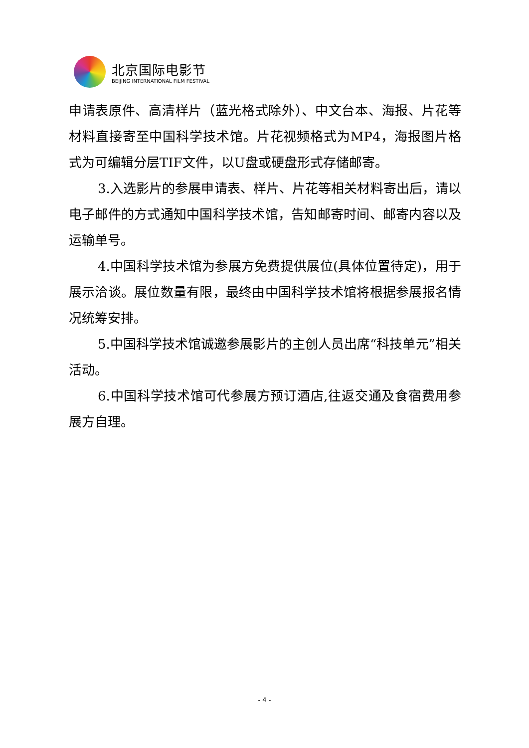北京国际电影节
BEIJING INTERNATIONAL FILM FESTIVAL
申请表原件、高清样片（蓝光格式除外）、中文台本、海报、片花等材料直接寄至中国科学技术馆。片花视频格式为MP4，海报图片格式为可编辑分层TIF文件，以U盘或硬盘形式存储邮寄。
3.入选影片的参展申请表、样片、片花等相关材料寄出后，请以电子邮件的方式通知中国科学技术馆，告知邮寄时间、邮寄内容以及运输单号。
4.中国科学技术馆为参展方免费提供展位(具体位置待定)，用于展示洽谈。展位数量有限，最终由中国科学技术馆将根据参展报名情况统筹安排。
5.中国科学技术馆诚邀参展影片的主创人员出席“科技单元”相关活动。
6.中国科学技术馆可代参展方预订酒店,往返交通及食宿费用参展方自理。
- 4 -